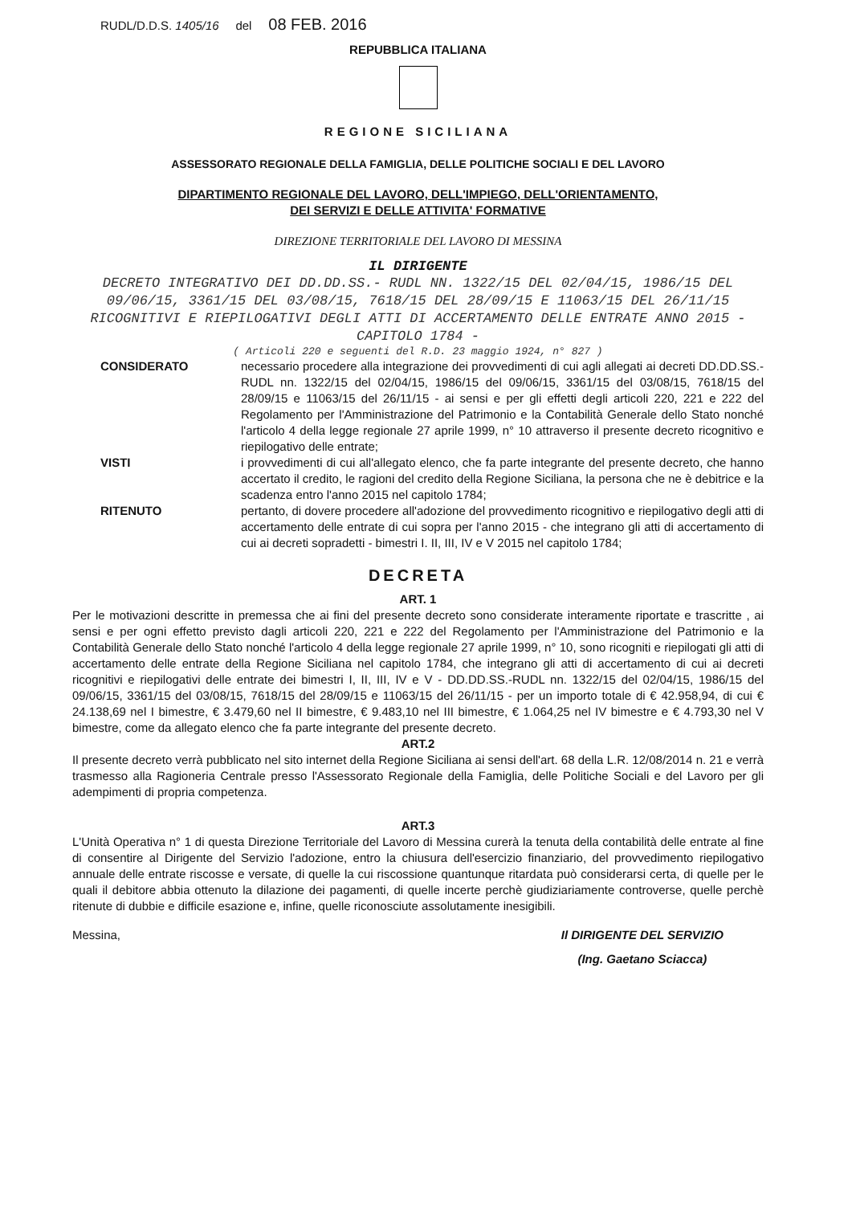RUDL/D.D.S. 1405/16 del 08 FEB. 2016
REPUBBLICA ITALIANA
REGIONE SICILIANA
ASSESSORATO REGIONALE DELLA FAMIGLIA, DELLE POLITICHE SOCIALI E DEL LAVORO
DIPARTIMENTO REGIONALE DEL LAVORO, DELL'IMPIEGO, DELL'ORIENTAMENTO,
DEI SERVIZI E DELLE ATTIVITA' FORMATIVE
DIREZIONE TERRITORIALE DEL LAVORO DI MESSINA
IL DIRIGENTE
DECRETO INTEGRATIVO DEI DD.DD.SS.- RUDL NN. 1322/15 DEL 02/04/15, 1986/15 DEL 09/06/15, 3361/15 DEL 03/08/15, 7618/15 DEL 28/09/15 E 11063/15 DEL 26/11/15 RICOGNITIVI E RIEPILOGATIVI DEGLI ATTI DI ACCERTAMENTO DELLE ENTRATE ANNO 2015 - CAPITOLO 1784 -
( Articoli 220 e seguenti del R.D. 23 maggio 1924, n° 827 )
CONSIDERATO necessario procedere alla integrazione dei provvedimenti di cui agli allegati ai decreti DD.DD.SS.-RUDL nn. 1322/15 del 02/04/15, 1986/15 del 09/06/15, 3361/15 del 03/08/15, 7618/15 del 28/09/15 e 11063/15 del 26/11/15 - ai sensi e per gli effetti degli articoli 220, 221 e 222 del Regolamento per l'Amministrazione del Patrimonio e la Contabilità Generale dello Stato nonché l'articolo 4 della legge regionale 27 aprile 1999, n° 10 attraverso il presente decreto ricognitivo e riepilogativo delle entrate;
VISTI i provvedimenti di cui all'allegato elenco, che fa parte integrante del presente decreto, che hanno accertato il credito, le ragioni del credito della Regione Siciliana, la persona che ne è debitrice e la scadenza entro l'anno 2015 nel capitolo 1784;
RITENUTO pertanto, di dovere procedere all'adozione del provvedimento ricognitivo e riepilogativo degli atti di accertamento delle entrate di cui sopra per l'anno 2015 - che integrano gli atti di accertamento di cui ai decreti sopradetti - bimestri I. II, III, IV e V 2015 nel capitolo 1784;
DECRETA
ART. 1
Per le motivazioni descritte in premessa che ai fini del presente decreto sono considerate interamente riportate e trascritte , ai sensi e per ogni effetto previsto dagli articoli 220, 221 e 222 del Regolamento per l'Amministrazione del Patrimonio e la Contabilità Generale dello Stato nonché l'articolo 4 della legge regionale 27 aprile 1999, n° 10, sono ricogniti e riepilogati gli atti di accertamento delle entrate della Regione Siciliana nel capitolo 1784, che integrano gli atti di accertamento di cui ai decreti ricognitivi e riepilogativi delle entrate dei bimestri I, II, III, IV e V - DD.DD.SS.-RUDL nn. 1322/15 del 02/04/15, 1986/15 del 09/06/15, 3361/15 del 03/08/15, 7618/15 del 28/09/15 e 11063/15 del 26/11/15 - per un importo totale di € 42.958,94, di cui € 24.138,69 nel I bimestre, € 3.479,60 nel II bimestre, € 9.483,10 nel III bimestre, € 1.064,25 nel IV bimestre e € 4.793,30 nel V bimestre, come da allegato elenco che fa parte integrante del presente decreto.
ART.2
Il presente decreto verrà pubblicato nel sito internet della Regione Siciliana ai sensi dell'art. 68 della L.R. 12/08/2014 n. 21 e verrà trasmesso alla Ragioneria Centrale presso l'Assessorato Regionale della Famiglia, delle Politiche Sociali e del Lavoro per gli adempimenti di propria competenza.
ART.3
L'Unità Operativa n° 1 di questa Direzione Territoriale del Lavoro di Messina curerà la tenuta della contabilità delle entrate al fine di consentire al Dirigente del Servizio l'adozione, entro la chiusura dell'esercizio finanziario, del provvedimento riepilogativo annuale delle entrate riscosse e versate, di quelle la cui riscossione quantunque ritardata può considerarsi certa, di quelle per le quali il debitore abbia ottenuto la dilazione dei pagamenti, di quelle incerte perchè giudiziariamente controverse, quelle perchè ritenute di dubbie e difficile esazione e, infine, quelle riconosciute assolutamente inesigibili.
Messina, Il DIRIGENTE DEL SERVIZIO
(Ing. Gaetano Sciacca)